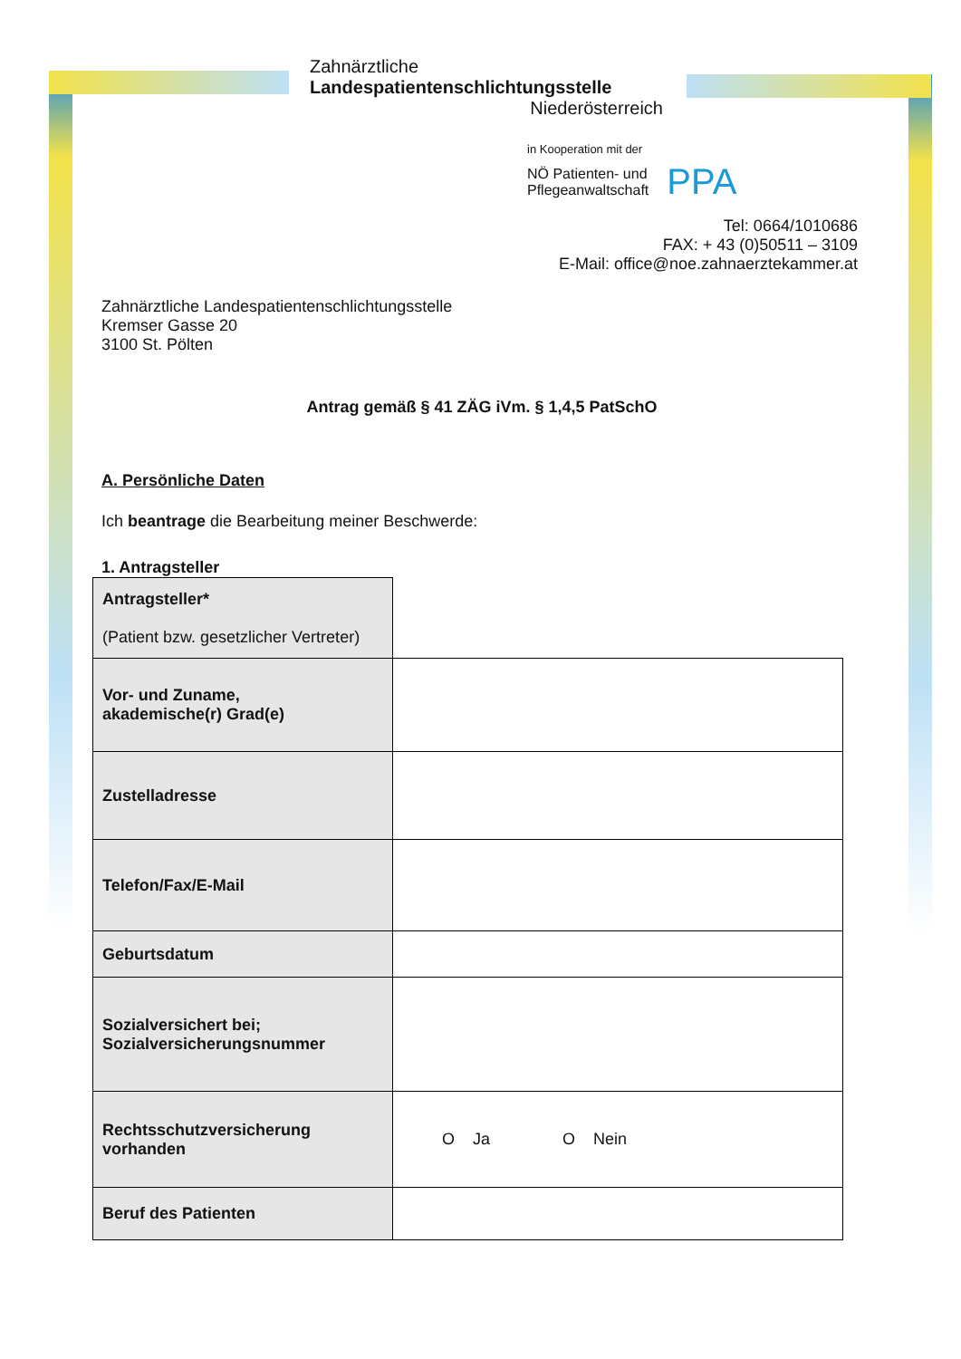Zahnärztliche
Landespatientenschlichtungsstelle
Niederösterreich
in Kooperation mit der
NÖ Patienten- und
Pflegeanwaltschaft PPA
Tel: 0664/1010686
FAX: + 43 (0)50511 – 3109
E-Mail: office@noe.zahnaerztekammer.at
Zahnärztliche Landespatientenschlichtungsstelle
Kremser Gasse 20
3100 St. Pölten
Antrag gemäß § 41 ZÄG iVm. § 1,4,5 PatSchO
A. Persönliche Daten
Ich beantrage die Bearbeitung meiner Beschwerde:
1. Antragsteller
| Antragsteller* (Patient bzw. gesetzlicher Vertreter) | |
| Vor- und Zuname, akademische(r) Grad(e) | |
| Zustelladresse | |
| Telefon/Fax/E-Mail | |
| Geburtsdatum | |
| Sozialversichert bei; Sozialversicherungsnummer | |
| Rechtsschutzversicherung vorhanden | O Ja O Nein |
| Beruf des Patienten | |